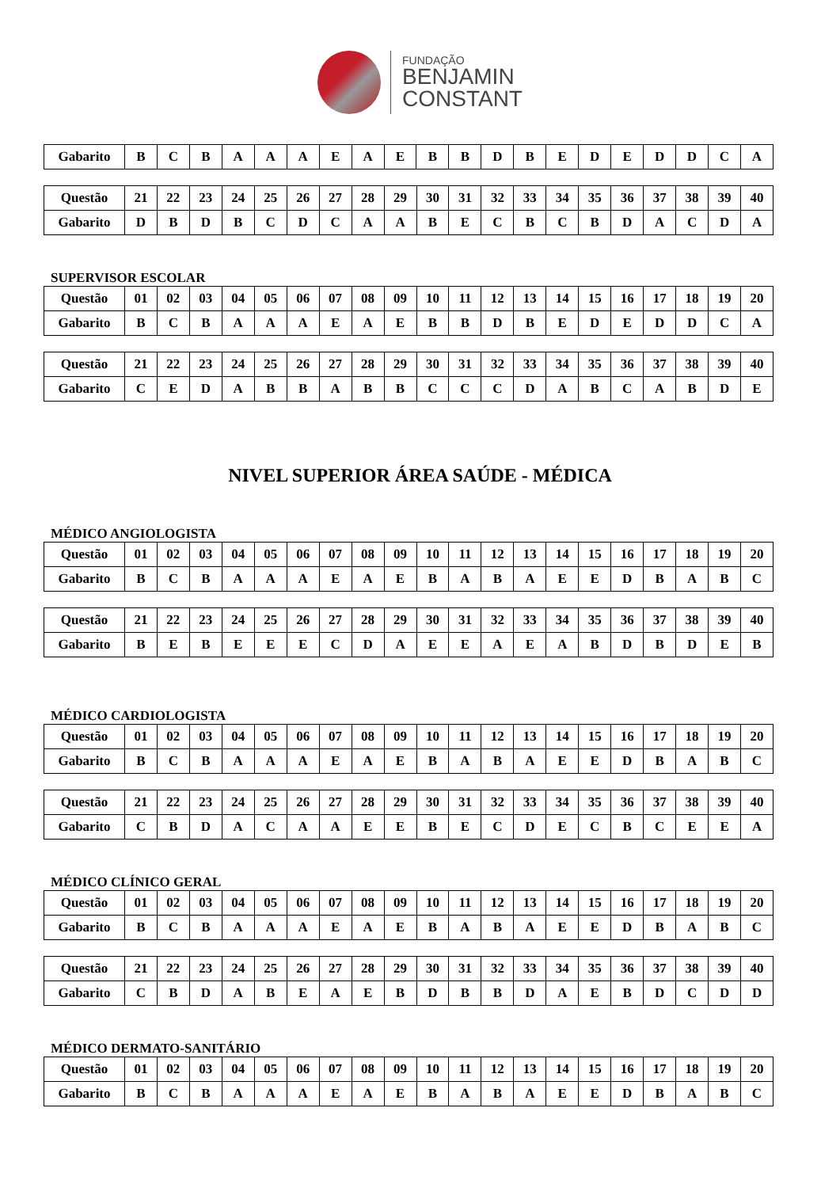FUNDAÇÃO
BENJAMIN
CONSTANT
| Gabarito | B | C | B | A | A | A | E | A | E | B | B | D | B | E | D | E | D | D | C | A |
| Questão | 21 | 22 | 23 | 24 | 25 | 26 | 27 | 28 | 29 | 30 | 31 | 32 | 33 | 34 | 35 | 36 | 37 | 38 | 39 | 40 |
| Gabarito | D | B | D | B | C | D | C | A | A | B | E | C | B | C | B | D | A | C | D | A |
SUPERVISOR ESCOLAR
| Questão | 01 | 02 | 03 | 04 | 05 | 06 | 07 | 08 | 09 | 10 | 11 | 12 | 13 | 14 | 15 | 16 | 17 | 18 | 19 | 20 |
| Gabarito | B | C | B | A | A | A | E | A | E | B | B | D | B | E | D | E | D | D | C | A |
| Questão | 21 | 22 | 23 | 24 | 25 | 26 | 27 | 28 | 29 | 30 | 31 | 32 | 33 | 34 | 35 | 36 | 37 | 38 | 39 | 40 |
| Gabarito | C | E | D | A | B | B | A | B | B | C | C | C | D | A | B | C | A | B | D | E |
NIVEL SUPERIOR ÁREA SAÚDE - MÉDICA
MÉDICO ANGIOLOGISTA
| Questão | 01 | 02 | 03 | 04 | 05 | 06 | 07 | 08 | 09 | 10 | 11 | 12 | 13 | 14 | 15 | 16 | 17 | 18 | 19 | 20 |
| Gabarito | B | C | B | A | A | A | E | A | E | B | A | B | A | E | E | D | B | A | B | C |
| Questão | 21 | 22 | 23 | 24 | 25 | 26 | 27 | 28 | 29 | 30 | 31 | 32 | 33 | 34 | 35 | 36 | 37 | 38 | 39 | 40 |
| Gabarito | B | E | B | E | E | E | C | D | A | E | E | A | E | A | B | D | B | D | E | B |
MÉDICO CARDIOLOGISTA
| Questão | 01 | 02 | 03 | 04 | 05 | 06 | 07 | 08 | 09 | 10 | 11 | 12 | 13 | 14 | 15 | 16 | 17 | 18 | 19 | 20 |
| Gabarito | B | C | B | A | A | A | E | A | E | B | A | B | A | E | E | D | B | A | B | C |
| Questão | 21 | 22 | 23 | 24 | 25 | 26 | 27 | 28 | 29 | 30 | 31 | 32 | 33 | 34 | 35 | 36 | 37 | 38 | 39 | 40 |
| Gabarito | C | B | D | A | C | A | A | E | E | B | E | C | D | E | C | B | C | E | E | A |
MÉDICO CLÍNICO GERAL
| Questão | 01 | 02 | 03 | 04 | 05 | 06 | 07 | 08 | 09 | 10 | 11 | 12 | 13 | 14 | 15 | 16 | 17 | 18 | 19 | 20 |
| Gabarito | B | C | B | A | A | A | E | A | E | B | A | B | A | E | E | D | B | A | B | C |
| Questão | 21 | 22 | 23 | 24 | 25 | 26 | 27 | 28 | 29 | 30 | 31 | 32 | 33 | 34 | 35 | 36 | 37 | 38 | 39 | 40 |
| Gabarito | C | B | D | A | B | E | A | E | B | D | B | B | D | A | E | B | D | C | D | D |
MÉDICO DERMATO-SANITÁRIO
| Questão | 01 | 02 | 03 | 04 | 05 | 06 | 07 | 08 | 09 | 10 | 11 | 12 | 13 | 14 | 15 | 16 | 17 | 18 | 19 | 20 |
| Gabarito | B | C | B | A | A | A | E | A | E | B | A | B | A | E | E | D | B | A | B | C |